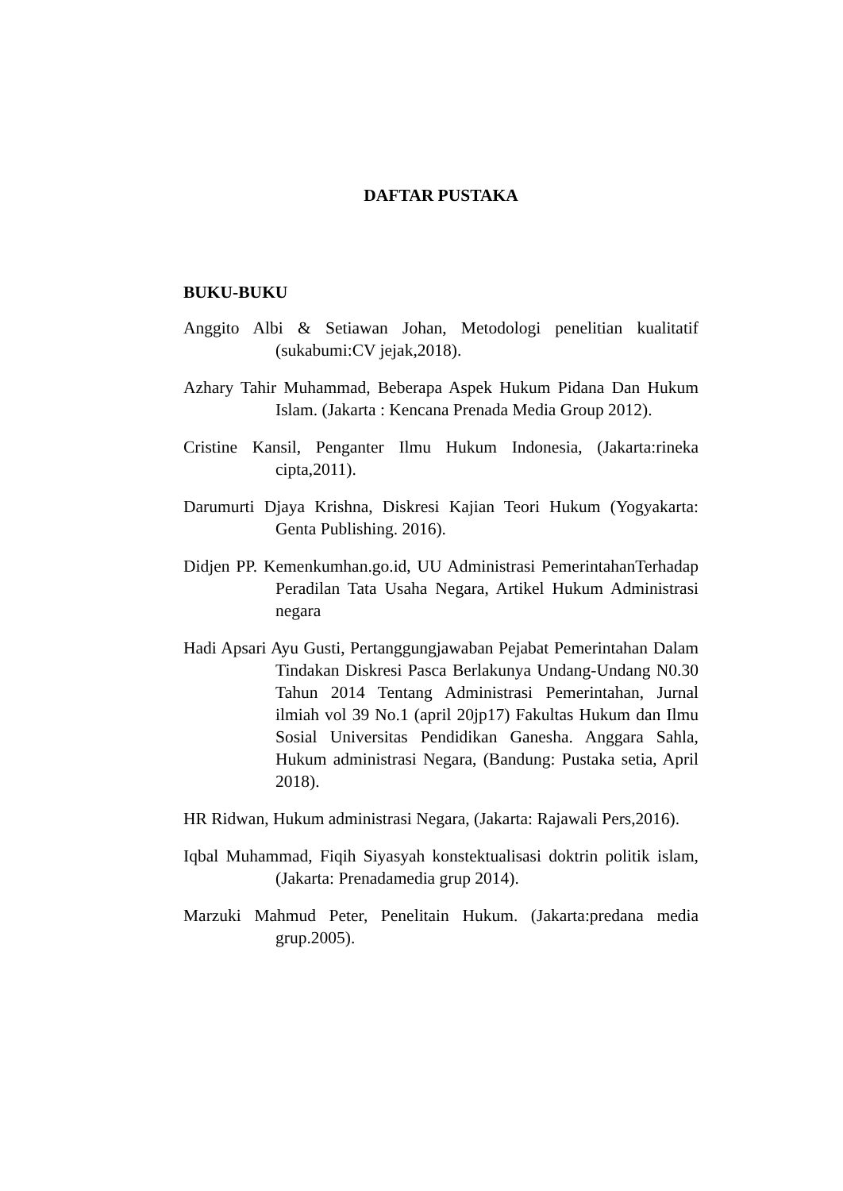DAFTAR PUSTAKA
BUKU-BUKU
Anggito Albi & Setiawan Johan, Metodologi penelitian kualitatif (sukabumi:CV jejak,2018).
Azhary Tahir Muhammad, Beberapa Aspek Hukum Pidana Dan Hukum Islam. (Jakarta : Kencana Prenada Media Group 2012).
Cristine Kansil, Penganter Ilmu Hukum Indonesia, (Jakarta:rineka cipta,2011).
Darumurti Djaya Krishna, Diskresi Kajian Teori Hukum (Yogyakarta: Genta Publishing. 2016).
Didjen PP. Kemenkumhan.go.id, UU Administrasi PemerintahanTerhadap Peradilan Tata Usaha Negara, Artikel Hukum Administrasi negara
Hadi Apsari Ayu Gusti, Pertanggungjawaban Pejabat Pemerintahan Dalam Tindakan Diskresi Pasca Berlakunya Undang-Undang N0.30 Tahun 2014 Tentang Administrasi Pemerintahan, Jurnal ilmiah vol 39 No.1 (april 20jp17) Fakultas Hukum dan Ilmu Sosial Universitas Pendidikan Ganesha. Anggara Sahla, Hukum administrasi Negara, (Bandung: Pustaka setia, April 2018).
HR Ridwan, Hukum administrasi Negara, (Jakarta: Rajawali Pers,2016).
Iqbal Muhammad, Fiqih Siyasyah konstektualisasi doktrin politik islam, (Jakarta: Prenadamedia grup 2014).
Marzuki Mahmud Peter, Penelitain Hukum. (Jakarta:predana media grup.2005).